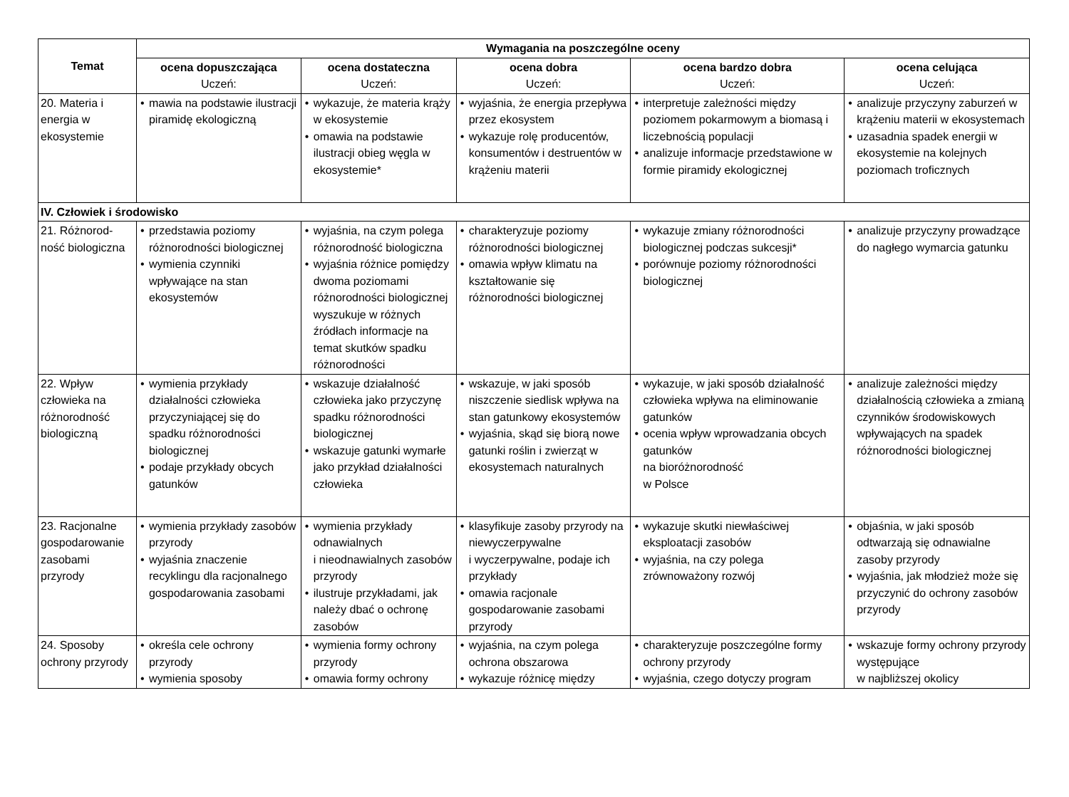| Temat | Wymagania na poszczególne oceny | | | | |
| --- | --- | --- | --- | --- | --- |
| | ocena dopuszczająca Uczeń: | ocena dostateczna Uczeń: | ocena dobra Uczeń: | ocena bardzo dobra Uczeń: | ocena celująca Uczeń: |
| 20. Materia i energia w ekosystemie | • mawia na podstawie ilustracji piramidę ekologiczną | • wykazuje, że materia krąży w ekosystemie • omawia na podstawie ilustracji obieg węgla w ekosystemie* | • wyjaśnia, że energia przepływa przez ekosystem • wykazuje rolę producentów, konsumentów i destruentów w krążeniu materii | • interpretuje zależności między poziomem pokarmowym a biomasą i liczebnością populacji • analizuje informacje przedstawione w formie piramidy ekologicznej | • analizuje przyczyny zaburzeń w krążeniu materii w ekosystemach • uzasadnia spadek energii w ekosystemie na kolejnych poziomach troficznych |
| IV. Człowiek i środowisko | | | | | |
| 21. Różnorod-ność biologiczna | • przedstawia poziomy różnorodności biologicznej • wymienia czynniki wpływające na stan ekosystemów | • wyjaśnia, na czym polega różnorodność biologiczna • wyjaśnia różnice pomiędzy dwoma poziomami różnorodności biologicznej wyszukuje w różnych źródłach informacje na temat skutków spadku różnorodności | • charakteryzuje poziomy różnorodności biologicznej • omawia wpływ klimatu na kształtowanie się różnorodności biologicznej | • wykazuje zmiany różnorodności biologicznej podczas sukcesji* • porównuje poziomy różnorodności biologicznej | • analizuje przyczyny prowadzące do nagłego wymarcia gatunku |
| 22. Wpływ człowieka na różnorodność biologiczną | • wymienia przykłady działalności człowieka przyczyniającej się do spadku różnorodności biologicznej • podaje przykłady obcych gatunków | • wskazuje działalność człowieka jako przyczynę spadku różnorodności biologicznej • wskazuje gatunki wymarłe jako przykład działalności człowieka | • wskazuje, w jaki sposób niszczenie siedlisk wpływa na stan gatunkowy ekosystemów • wyjaśnia, skąd się biorą nowe gatunki roślin i zwierząt w ekosystemach naturalnych | • wykazuje, w jaki sposób działalność człowieka wpływa na eliminowanie gatunków • ocenia wpływ wprowadzania obcych gatunków na bioróżnorodność w Polsce | • analizuje zależności między działalnością człowieka a zmianą czynników środowiskowych wpływających na spadek różnorodności biologicznej |
| 23. Racjonalne gospodarowanie zasobami przyrody | • wymienia przykłady zasobów przyrody • wyjaśnia znaczenie recyklingu dla racjonalnego gospodarowania zasobami | • wymienia przykłady odnawialnych i nieodnawialnych zasobów przyrody • ilustruje przykładami, jak należy dbać o ochronę zasobów | • klasyfikuje zasoby przyrody na niewyczerpywalne i wyczerpywalne, podaje ich przykłady • omawia racjonale gospodarowanie zasobami przyrody | • wykazuje skutki niewłaściwej eksploatacji zasobów • wyjaśnia, na czy polega zrównoważony rozwój | • objaśnia, w jaki sposób odtwarzają się odnawialne zasoby przyrody • wyjaśnia, jak młodzież może się przyczynić do ochrony zasobów przyrody |
| 24. Sposoby ochrony przyrody | • określa cele ochrony przyrody • wymienia sposoby | • wymienia formy ochrony przyrody • omawia formy ochrony | • wyjaśnia, na czym polega ochrona obszarowa • wykazuje różnicę między | • charakteryzuje poszczególne formy ochrony przyrody • wyjaśnia, czego dotyczy program | • wskazuje formy ochrony przyrody występujące w najbliższej okolicy |